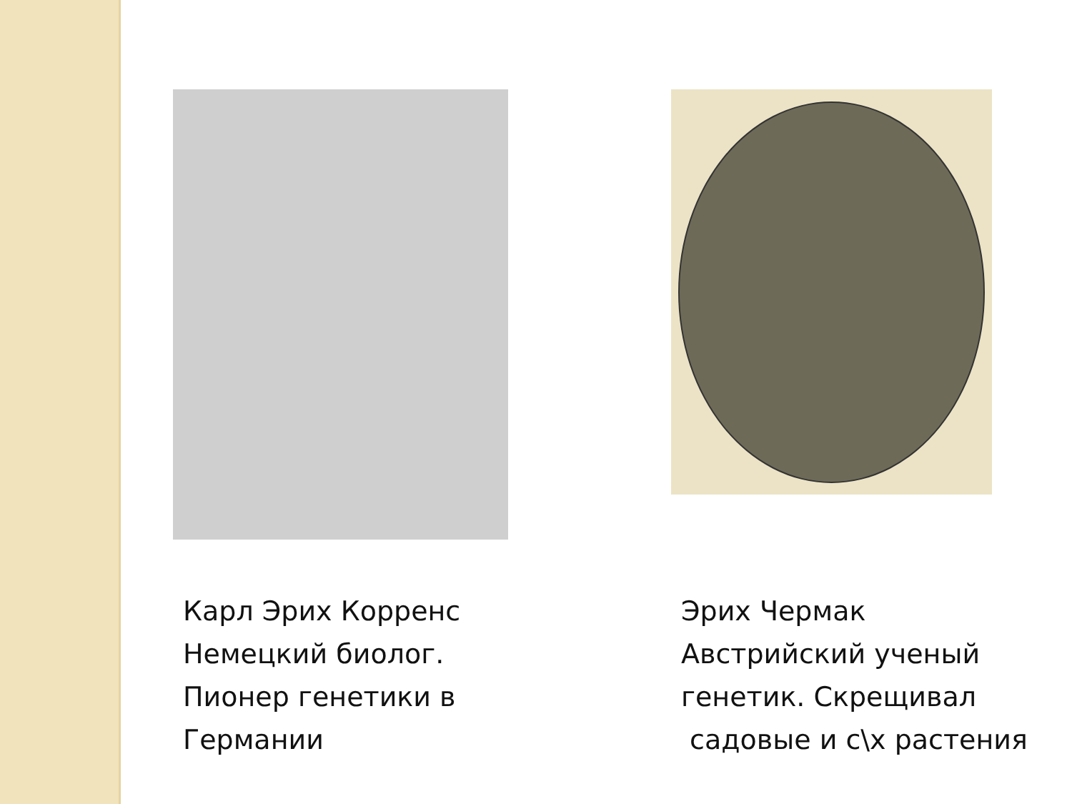Карл Эрих Корренс
Немецкий биолог.
Пионер генетики в
Германии
Эрих Чермак
Австрийский ученый
генетик. Скрещивал
садовые и с\х растения